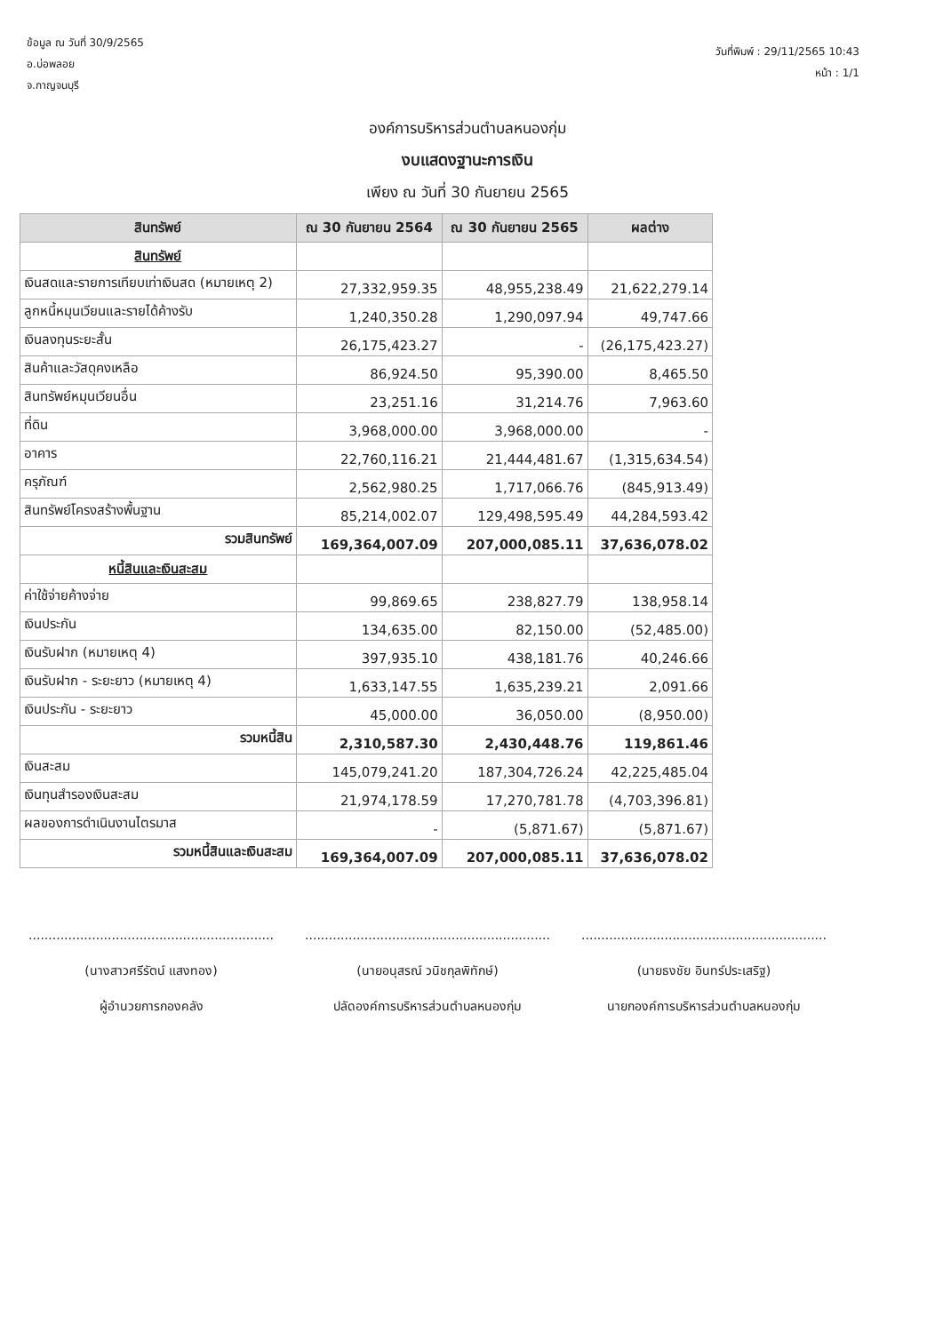ข้อมูล ณ วันที่ 30/9/2565
อ.บ่อพลอย
จ.กาญจนบุรี
วันที่พิมพ์ : 29/11/2565 10:43
หน้า : 1/1
องค์การบริหารส่วนตำบลหนองกุ่ม
งบแสดงฐานะการเงิน
เพียง ณ วันที่ 30 กันยายน 2565
| สินทรัพย์ | ณ 30 กันยายน 2564 | ณ 30 กันยายน 2565 | ผลต่าง |
| --- | --- | --- | --- |
| สินทรัพย์ | | | |
| เงินสดและรายการเทียบเท่าเงินสด (หมายเหตุ 2) | 27,332,959.35 | 48,955,238.49 | 21,622,279.14 |
| ลูกหนี้หมุนเวียนและรายได้ค้างรับ | 1,240,350.28 | 1,290,097.94 | 49,747.66 |
| เงินลงทุนระยะสั้น | 26,175,423.27 | - | (26,175,423.27) |
| สินค้าและวัสดุคงเหลือ | 86,924.50 | 95,390.00 | 8,465.50 |
| สินทรัพย์หมุนเวียนอื่น | 23,251.16 | 31,214.76 | 7,963.60 |
| ที่ดิน | 3,968,000.00 | 3,968,000.00 | - |
| อาคาร | 22,760,116.21 | 21,444,481.67 | (1,315,634.54) |
| ครุภัณฑ์ | 2,562,980.25 | 1,717,066.76 | (845,913.49) |
| สินทรัพย์โครงสร้างพื้นฐาน | 85,214,002.07 | 129,498,595.49 | 44,284,593.42 |
| รวมสินทรัพย์ | 169,364,007.09 | 207,000,085.11 | 37,636,078.02 |
| หนี้สินและเงินสะสม | | | |
| ค่าใช้จ่ายค้างจ่าย | 99,869.65 | 238,827.79 | 138,958.14 |
| เงินประกัน | 134,635.00 | 82,150.00 | (52,485.00) |
| เงินรับฝาก (หมายเหตุ 4) | 397,935.10 | 438,181.76 | 40,246.66 |
| เงินรับฝาก - ระยะยาว (หมายเหตุ 4) | 1,633,147.55 | 1,635,239.21 | 2,091.66 |
| เงินประกัน - ระยะยาว | 45,000.00 | 36,050.00 | (8,950.00) |
| รวมหนี้สิน | 2,310,587.30 | 2,430,448.76 | 119,861.46 |
| เงินสะสม | 145,079,241.20 | 187,304,726.24 | 42,225,485.04 |
| เงินทุนสำรองเงินสะสม | 21,974,178.59 | 17,270,781.78 | (4,703,396.81) |
| ผลของการดำเนินงานไตรมาส | - | (5,871.67) | (5,871.67) |
| รวมหนี้สินและเงินสะสม | 169,364,007.09 | 207,000,085.11 | 37,636,078.02 |
..............................................................
(นางสาวศรีรัตน์ แสงทอง)
ผู้อำนวยการกองคลัง
..............................................................
(นายอนุสรณ์ วนิชกุลพิทักษ์)
ปลัดองค์การบริหารส่วนตำบลหนองกุ่ม
..............................................................
(นายธงชัย อินทร์ประเสริฐ)
นายกองค์การบริหารส่วนตำบลหนองกุ่ม